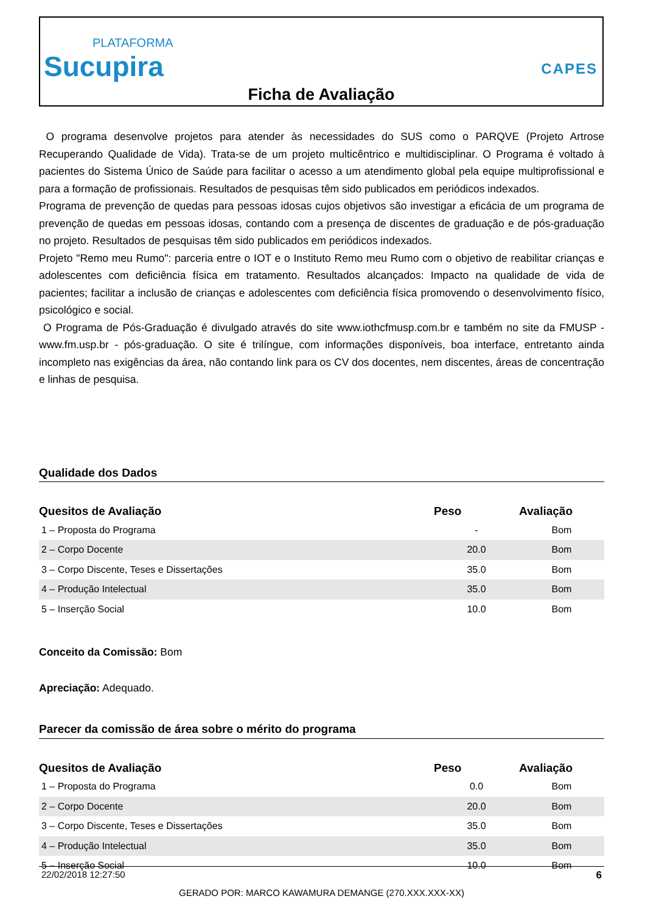PLATAFORMA
Sucupira
CAPES
Ficha de Avaliação
O programa desenvolve projetos para atender às necessidades do SUS como o PARQVE (Projeto Artrose Recuperando Qualidade de Vida). Trata-se de um projeto multicêntrico e multidisciplinar. O Programa é voltado à pacientes do Sistema Único de Saúde para facilitar o acesso a um atendimento global pela equipe multiprofissional e para a formação de profissionais. Resultados de pesquisas têm sido publicados em periódicos indexados.
Programa de prevenção de quedas para pessoas idosas cujos objetivos são investigar a eficácia de um programa de prevenção de quedas em pessoas idosas, contando com a presença de discentes de graduação e de pós-graduação no projeto. Resultados de pesquisas têm sido publicados em periódicos indexados.
Projeto "Remo meu Rumo": parceria entre o IOT e o Instituto Remo meu Rumo com o objetivo de reabilitar crianças e adolescentes com deficiência física em tratamento. Resultados alcançados: Impacto na qualidade de vida de pacientes; facilitar a inclusão de crianças e adolescentes com deficiência física promovendo o desenvolvimento físico, psicológico e social.
O Programa de Pós-Graduação é divulgado através do site www.iothcfmusp.com.br e também no site da FMUSP - www.fm.usp.br - pós-graduação. O site é trilíngue, com informações disponíveis, boa interface, entretanto ainda incompleto nas exigências da área, não contando link para os CV dos docentes, nem discentes, áreas de concentração e linhas de pesquisa.
Qualidade dos Dados
| Quesitos de Avaliação | Peso | Avaliação |
| --- | --- | --- |
| 1 – Proposta do Programa | - | Bom |
| 2 – Corpo Docente | 20.0 | Bom |
| 3 – Corpo Discente, Teses e Dissertações | 35.0 | Bom |
| 4 – Produção Intelectual | 35.0 | Bom |
| 5 – Inserção Social | 10.0 | Bom |
Conceito da Comissão: Bom
Apreciação: Adequado.
Parecer da comissão de área sobre o mérito do programa
| Quesitos de Avaliação | Peso | Avaliação |
| --- | --- | --- |
| 1 – Proposta do Programa | 0.0 | Bom |
| 2 – Corpo Docente | 20.0 | Bom |
| 3 – Corpo Discente, Teses e Dissertações | 35.0 | Bom |
| 4 – Produção Intelectual | 35.0 | Bom |
| 5 – Inserção Social | 10.0 | Bom |
22/02/2018 12:27:50 6
GERADO POR: MARCO KAWAMURA DEMANGE (270.XXX.XXX-XX)